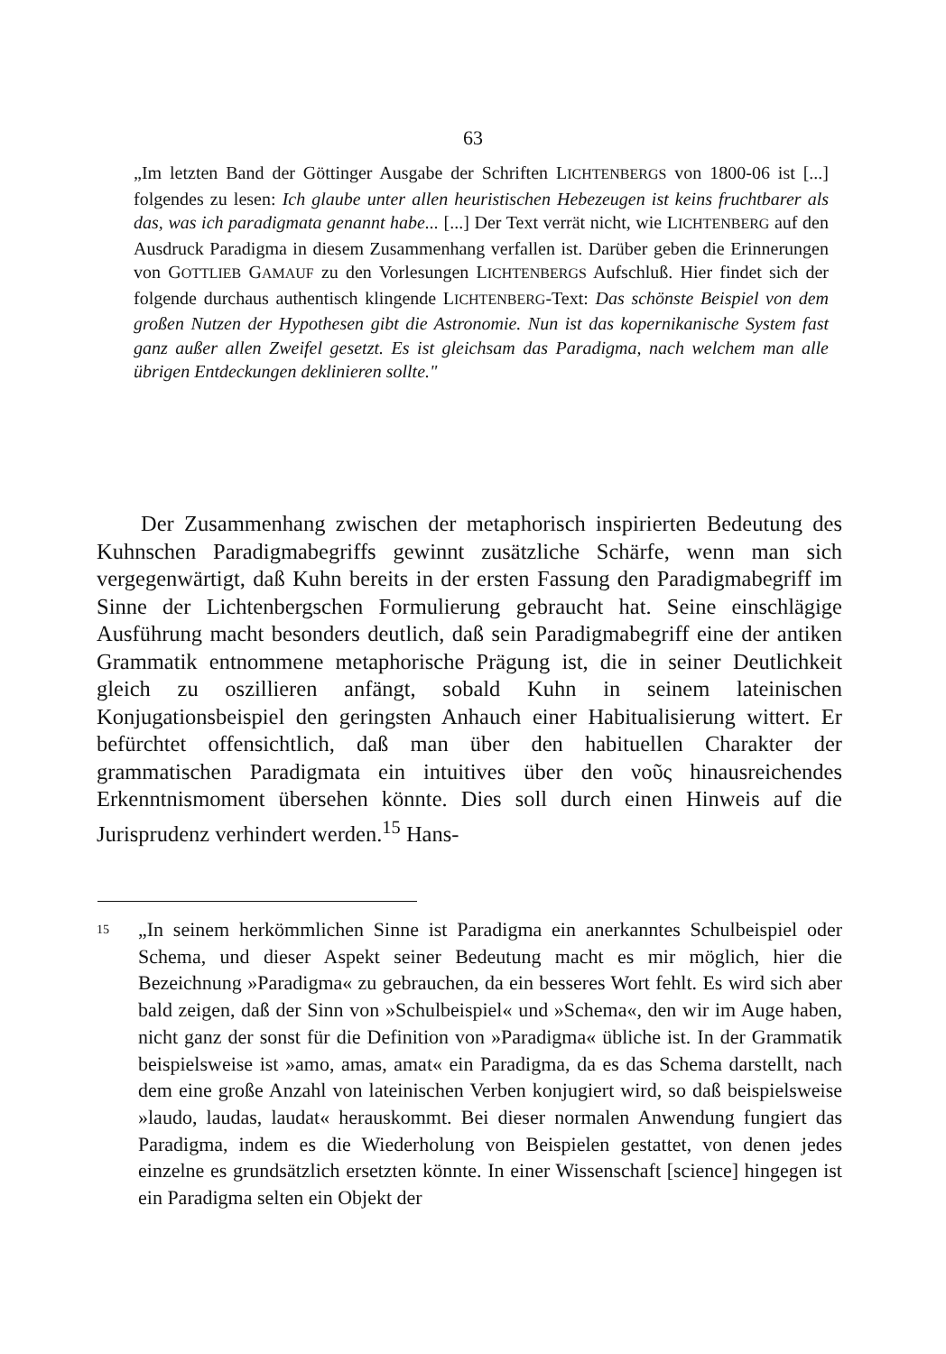63
„Im letzten Band der Göttinger Ausgabe der Schriften LICHTENBERGS von 1800-06 ist [...] folgendes zu lesen: Ich glaube unter allen heuristischen Hebezeugen ist keins fruchtbarer als das, was ich paradigmata genannt habe... [...] Der Text verrät nicht, wie LICHTENBERG auf den Ausdruck Paradigma in diesem Zusammenhang verfallen ist. Darüber geben die Erinnerungen von GOTTLIEB GAMAUF zu den Vorlesungen LICHTENBERGS Aufschluß. Hier findet sich der folgende durchaus authentisch klingende LICHTENBERG-Text: Das schönste Beispiel von dem großen Nutzen der Hypothesen gibt die Astronomie. Nun ist das kopernikanische System fast ganz außer allen Zweifel gesetzt. Es ist gleichsam das Paradigma, nach welchem man alle übrigen Entdeckungen deklinieren sollte."
  Der Zusammenhang zwischen der metaphorisch inspirierten Bedeutung des Kuhnschen Paradigmabegriffs gewinnt zusätzliche Schärfe, wenn man sich vergegenwärtigt, daß Kuhn bereits in der ersten Fassung den Paradigmabegriff im Sinne der Lichtenbergschen Formulierung gebraucht hat. Seine einschlägige Ausführung macht besonders deutlich, daß sein Paradigmabegriff eine der antiken Grammatik entnommene metaphorische Prägung ist, die in seiner Deutlichkeit gleich zu oszillieren anfängt, sobald Kuhn in seinem lateinischen Konjugationsbeispiel den geringsten Anhauch einer Habitualisierung wittert. Er befürchtet offensichtlich, daß man über den habituellen Charakter der grammatischen Paradigmata ein intuitives über den νοῦς hinausreichendes Erkenntnismoment übersehen könnte. Dies soll durch einen Hinweis auf die Jurisprudenz verhindert werden.<sup>15</sup> Hans-
<sup>15</sup>
„In seinem herkömmlichen Sinne ist Paradigma ein anerkanntes Schulbeispiel oder Schema, und dieser Aspekt seiner Bedeutung macht es mir möglich, hier die Bezeichnung »Paradigma« zu gebrauchen, da ein besseres Wort fehlt. Es wird sich aber bald zeigen, daß der Sinn von »Schulbeispiel« und »Schema«, den wir im Auge haben, nicht ganz der sonst für die Definition von »Paradigma« übliche ist. In der Grammatik beispielsweise ist »amo, amas, amat« ein Paradigma, da es das Schema darstellt, nach dem eine große Anzahl von lateinischen Verben konjugiert wird, so daß beispielsweise »laudo, laudas, laudat« herauskommt. Bei dieser normalen Anwendung fungiert das Paradigma, indem es die Wiederholung von Beispielen gestattet, von denen jedes einzelne es grundsätzlich ersetzten könnte. In einer Wissenschaft [science] hingegen ist ein Paradigma selten ein Objekt der